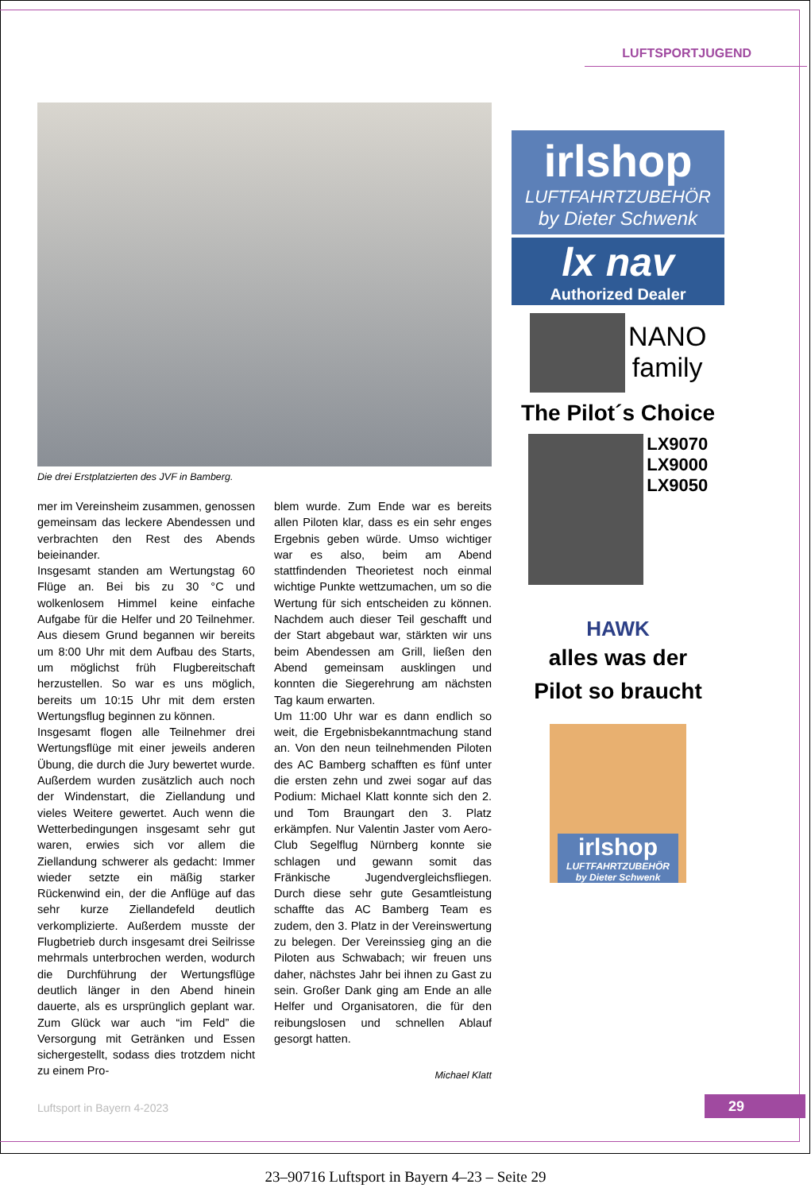LUFTSPORTJUGEND
Die drei Erstplatzierten des JVF in Bamberg.
mer im Vereinsheim zusammen, genossen gemeinsam das leckere Abendessen und verbrachten den Rest des Abends beieinander.
Insgesamt standen am Wertungstag 60 Flüge an. Bei bis zu 30 °C und wolkenlosem Himmel keine einfache Aufgabe für die Helfer und 20 Teilnehmer. Aus diesem Grund begannen wir bereits um 8:00 Uhr mit dem Aufbau des Starts, um möglichst früh Flugbereitschaft herzustellen. So war es uns möglich, bereits um 10:15 Uhr mit dem ersten Wertungsflug beginnen zu können.
Insgesamt flogen alle Teilnehmer drei Wertungsflüge mit einer jeweils anderen Übung, die durch die Jury bewertet wurde. Außerdem wurden zusätzlich auch noch der Windenstart, die Ziellandung und vieles Weitere gewertet. Auch wenn die Wetterbedingungen insgesamt sehr gut waren, erwies sich vor allem die Ziellandung schwerer als gedacht: Immer wieder setzte ein mäßig starker Rückenwind ein, der die Anflüge auf das sehr kurze Ziellandefeld deutlich verkomplizierte. Außerdem musste der Flugbetrieb durch insgesamt drei Seilrisse mehrmals unterbrochen werden, wodurch die Durchführung der Wertungsflüge deutlich länger in den Abend hinein dauerte, als es ursprünglich geplant war. Zum Glück war auch “im Feld” die Versorgung mit Getränken und Essen sichergestellt, sodass dies trotzdem nicht zu einem Pro-
blem wurde. Zum Ende war es bereits allen Piloten klar, dass es ein sehr enges Ergebnis geben würde. Umso wichtiger war es also, beim am Abend stattfindenden Theorietest noch einmal wichtige Punkte wettzumachen, um so die Wertung für sich entscheiden zu können. Nachdem auch dieser Teil geschafft und der Start abgebaut war, stärkten wir uns beim Abendessen am Grill, ließen den Abend gemeinsam ausklingen und konnten die Siegerehrung am nächsten Tag kaum erwarten.
Um 11:00 Uhr war es dann endlich so weit, die Ergebnisbekanntmachung stand an. Von den neun teilnehmenden Piloten des AC Bamberg schafften es fünf unter die ersten zehn und zwei sogar auf das Podium: Michael Klatt konnte sich den 2. und Tom Braungart den 3. Platz erkämpfen. Nur Valentin Jaster vom Aero-Club Segelflug Nürnberg konnte sie schlagen und gewann somit das Fränkische Jugendvergleichsfliegen. Durch diese sehr gute Gesamtleistung schaffte das AC Bamberg Team es zudem, den 3. Platz in der Vereinswertung zu belegen. Der Vereinssieg ging an die Piloten aus Schwabach; wir freuen uns daher, nächstes Jahr bei ihnen zu Gast zu sein. Großer Dank ging am Ende an alle Helfer und Organisatoren, die für den reibungslosen und schnellen Ablauf gesorgt hatten.
Michael Klatt
irlshop
LUFTFAHRTZUBEHÖR
by Dieter Schwenk
lx nav
Authorized Dealer
NANO
family
The Pilot´s Choice
LX9070
LX9000
LX9050
HAWK
alles was der
Pilot so braucht
irlshop
LUFTFAHRTZUBEHÖR
by Dieter Schwenk
Luftsport in Bayern 4-2023 29
23–90716 Luftsport in Bayern 4–23 – Seite 29